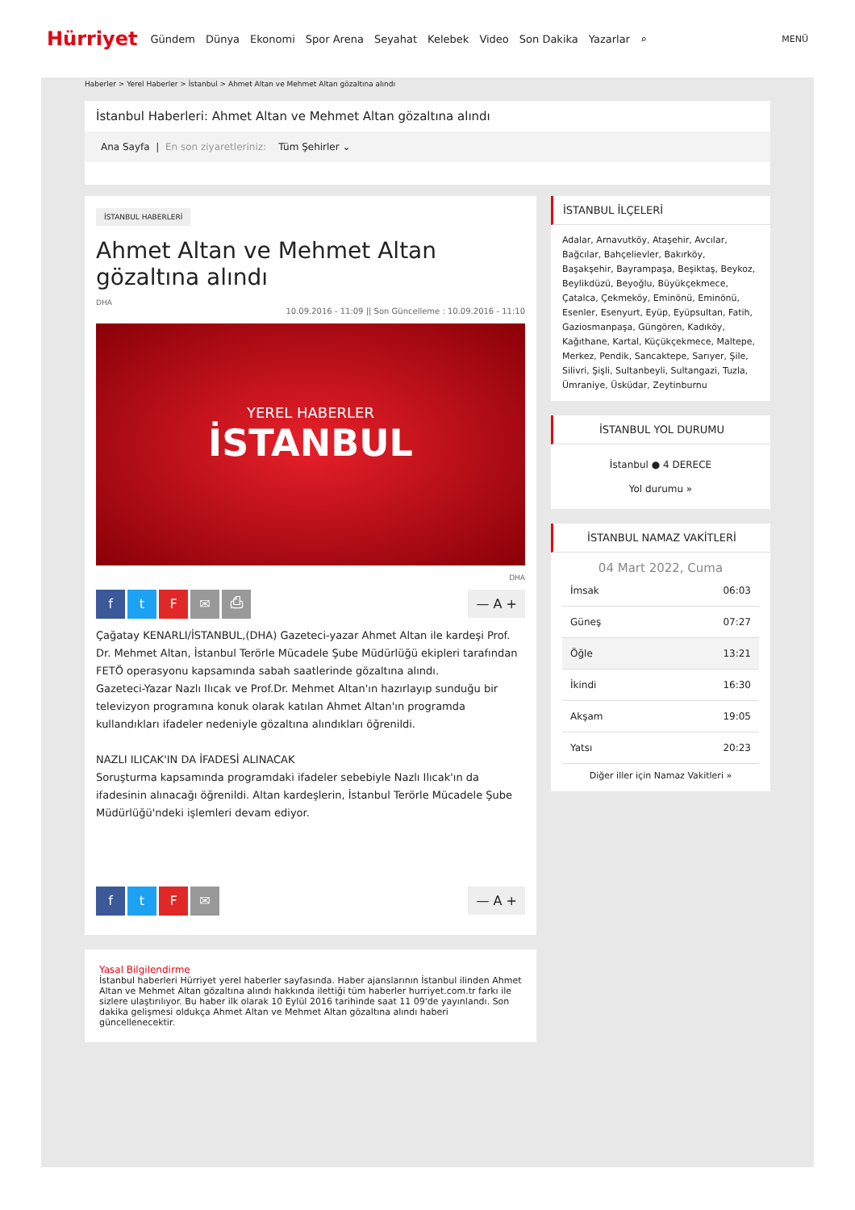Hürriyet Gündem Dünya Ekonomi Spor Arena Seyahat Kelebek Video Son Dakika Yazarlar ⌕ MENÜ
Haberler > Yerel Haberler > İstanbul > Ahmet Altan ve Mehmet Altan gözaltına alındı
İstanbul Haberleri: Ahmet Altan ve Mehmet Altan gözaltına alındı
Ana Sayfa | En son ziyaretleriniz: Tüm Şehirler ⌄
İSTANBUL HABERLERİ
Ahmet Altan ve Mehmet Altan gözaltına alındı
DHA
10.09.2016 - 11:09 || Son Güncelleme : 10.09.2016 - 11:10
YEREL HABERLER
İSTANBUL
DHA
ftF ✉ ⎙ — A +
Çağatay KENARLI/İSTANBUL,(DHA) Gazeteci-yazar Ahmet Altan ile kardeşi Prof. Dr. Mehmet Altan, İstanbul Terörle Mücadele Şube Müdürlüğü ekipleri tarafından FETÖ operasyonu kapsamında sabah saatlerinde gözaltına alındı.
Gazeteci-Yazar Nazlı Ilıcak ve Prof.Dr. Mehmet Altan'ın hazırlayıp sunduğu bir televizyon programına konuk olarak katılan Ahmet Altan'ın programda kullandıkları ifadeler nedeniyle gözaltına alındıkları öğrenildi.
NAZLI ILICAK'IN DA İFADESİ ALINACAK
Soruşturma kapsamında programdaki ifadeler sebebiyle Nazlı Ilıcak'ın da ifadesinin alınacağı öğrenildi. Altan kardeşlerin, İstanbul Terörle Mücadele Şube Müdürlüğü'ndeki işlemleri devam ediyor.
ftF ✉ — A +
Yasal Bilgilendirme
İstanbul haberleri Hürriyet yerel haberler sayfasında. Haber ajanslarının İstanbul ilinden Ahmet Altan ve Mehmet Altan gözaltına alındı hakkında ilettiği tüm haberler hurriyet.com.tr farkı ile sizlere ulaştırılıyor. Bu haber ilk olarak 10 Eylül 2016 tarihinde saat 11 09'de yayınlandı. Son dakika gelişmesi oldukça Ahmet Altan ve Mehmet Altan gözaltına alındı haberi güncellenecektir.
İSTANBUL İLÇELERİ
Adalar, Arnavutköy, Ataşehir, Avcılar, Bağcılar, Bahçelievler, Bakırköy, Başakşehir, Bayrampaşa, Beşiktaş, Beykoz, Beylikdüzü, Beyoğlu, Büyükçekmece, Çatalca, Çekmeköy, Eminönü, Eminönü, Esenler, Esenyurt, Eyüp, Eyüpsultan, Fatih, Gaziosmanpaşa, Güngören, Kadıköy, Kağıthane, Kartal, Küçükçekmece, Maltepe, Merkez, Pendik, Sancaktepe, Sarıyer, Şile, Silivri, Şişli, Sultanbeyli, Sultangazi, Tuzla, Ümraniye, Üsküdar, Zeytinburnu
İSTANBUL YOL DURUMU
İstanbul ● 4 DERECE
Yol durumu »
İSTANBUL NAMAZ VAKİTLERİ
04 Mart 2022, Cuma
| İmsak | 06:03 |
| Güneş | 07:27 |
| Öğle | 13:21 |
| İkindi | 16:30 |
| Akşam | 19:05 |
| Yatsı | 20:23 |
Diğer iller için Namaz Vakitleri »